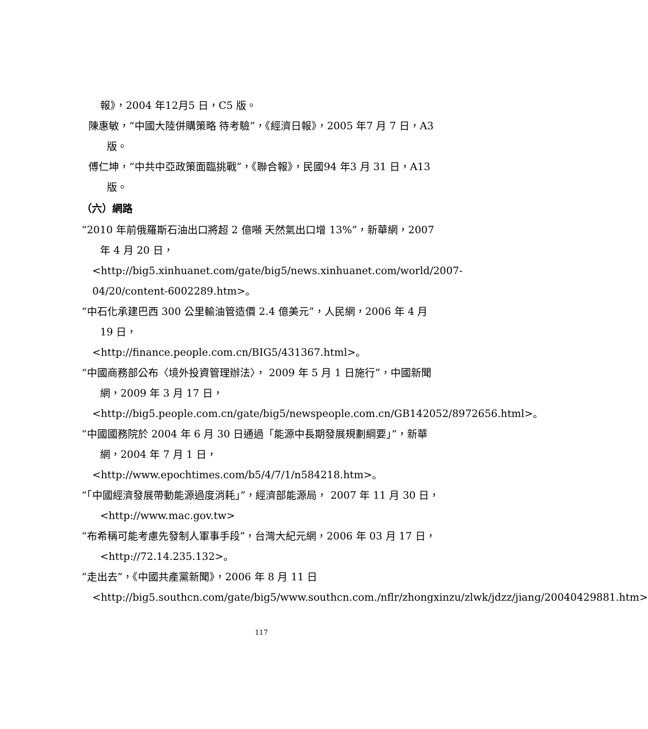報》，2004 年12月5 日，C5 版。
陳惠敏，“中國大陸併購策略 待考驗”，《經濟日報》，2005 年7 月 7 日，A3 版。
傅仁坤，“中共中亞政策面臨挑戰”，《聯合報》，民國94 年3 月 31 日，A13 版。
（六）網路
“2010 年前俄羅斯石油出口將超 2 億噸 天然氣出口增 13%”，新華網，2007 年 4 月 20 日，
<http://big5.xinhuanet.com/gate/big5/news.xinhuanet.com/world/2007-04/20/content-6002289.htm>。
“中石化承建巴西 300 公里輸油管造價 2.4 億美元”，人民網，2006 年 4 月 19 日，
<http://finance.people.com.cn/BIG5/431367.html>。
“中國商務部公布〈境外投資管理辦法〉， 2009 年 5 月 1 日施行”，中國新聞網，2009 年 3 月 17 日，
<http://big5.people.com.cn/gate/big5/newspeople.com.cn/GB142052/8972656.html>。
“中國國務院於 2004 年 6 月 30 日通過「能源中長期發展規劃綱要」”，新華網，2004 年 7 月 1 日，
<http://www.epochtimes.com/b5/4/7/1/n584218.htm>。
“「中國經濟發展帶動能源過度消耗」”，經濟部能源局， 2007 年 11 月 30 日，<http://www.mac.gov.tw>
“布希稱可能考慮先發制人軍事手段”，台灣大紀元網，2006 年 03 月 17 日，<http://72.14.235.132>。
“走出去”，《中國共產黨新聞》，2006 年 8 月 11 日
<http://big5.southcn.com/gate/big5/www.southcn.com./nflr/zhongxinzu/zlwk/jdzz/jiang/20040429881.htm>
117